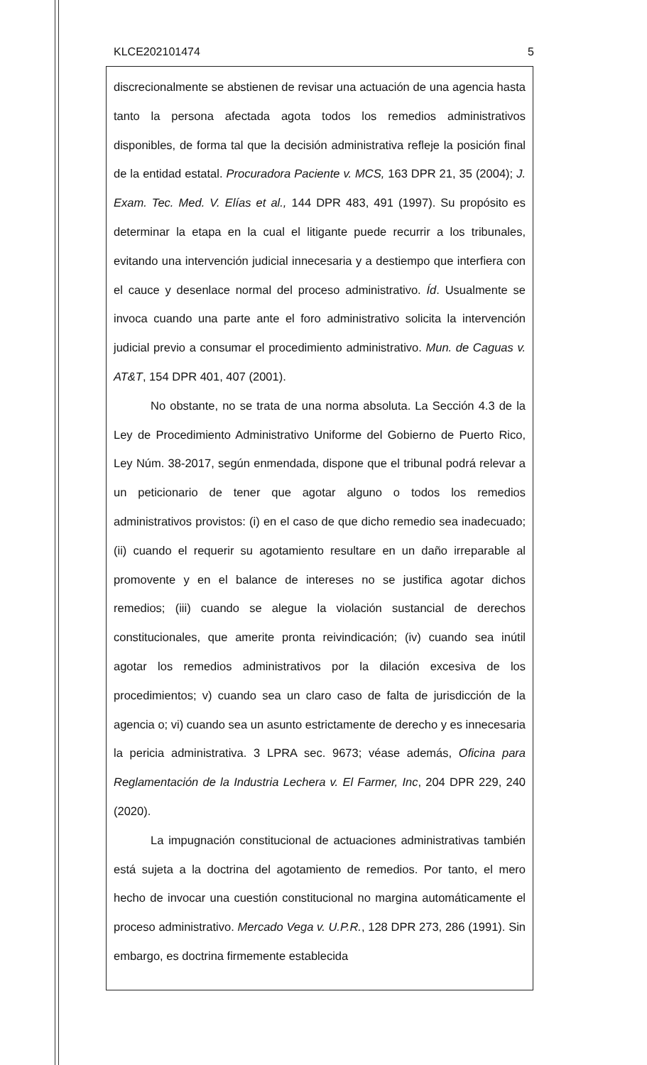KLCE202101474 5
discrecionalmente se abstienen de revisar una actuación de una agencia hasta tanto la persona afectada agota todos los remedios administrativos disponibles, de forma tal que la decisión administrativa refleje la posición final de la entidad estatal. Procuradora Paciente v. MCS, 163 DPR 21, 35 (2004); J. Exam. Tec. Med. V. Elías et al., 144 DPR 483, 491 (1997). Su propósito es determinar la etapa en la cual el litigante puede recurrir a los tribunales, evitando una intervención judicial innecesaria y a destiempo que interfiera con el cauce y desenlace normal del proceso administrativo. Íd. Usualmente se invoca cuando una parte ante el foro administrativo solicita la intervención judicial previo a consumar el procedimiento administrativo. Mun. de Caguas v. AT&T, 154 DPR 401, 407 (2001).
No obstante, no se trata de una norma absoluta. La Sección 4.3 de la Ley de Procedimiento Administrativo Uniforme del Gobierno de Puerto Rico, Ley Núm. 38-2017, según enmendada, dispone que el tribunal podrá relevar a un peticionario de tener que agotar alguno o todos los remedios administrativos provistos: (i) en el caso de que dicho remedio sea inadecuado; (ii) cuando el requerir su agotamiento resultare en un daño irreparable al promovente y en el balance de intereses no se justifica agotar dichos remedios; (iii) cuando se alegue la violación sustancial de derechos constitucionales, que amerite pronta reivindicación; (iv) cuando sea inútil agotar los remedios administrativos por la dilación excesiva de los procedimientos; v) cuando sea un claro caso de falta de jurisdicción de la agencia o; vi) cuando sea un asunto estrictamente de derecho y es innecesaria la pericia administrativa. 3 LPRA sec. 9673; véase además, Oficina para Reglamentación de la Industria Lechera v. El Farmer, Inc, 204 DPR 229, 240 (2020).
La impugnación constitucional de actuaciones administrativas también está sujeta a la doctrina del agotamiento de remedios. Por tanto, el mero hecho de invocar una cuestión constitucional no margina automáticamente el proceso administrativo. Mercado Vega v. U.P.R., 128 DPR 273, 286 (1991). Sin embargo, es doctrina firmemente establecida